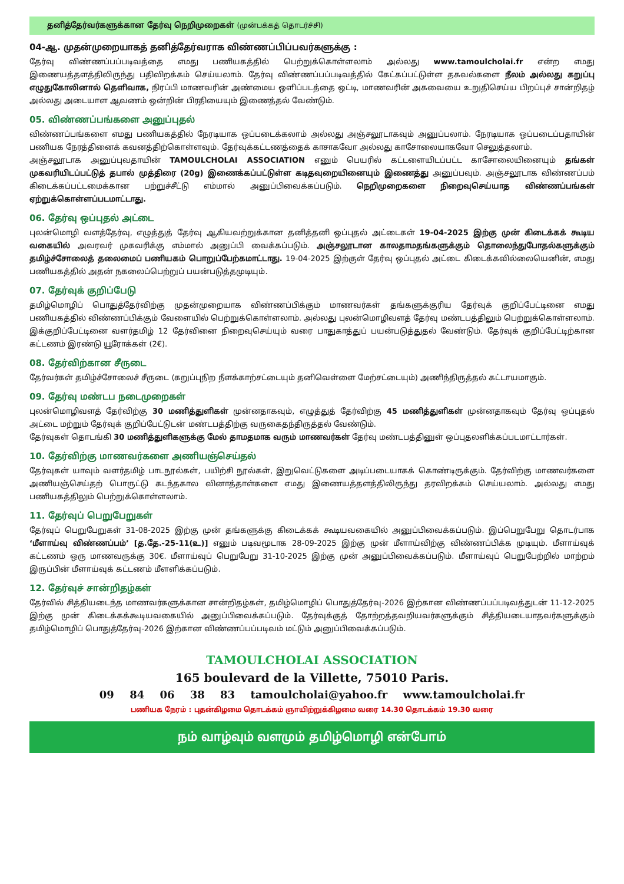தனித்தேர்வர்களுக்கான தேர்வு நெறிமுறைகள் (முன்பக்கத் தொடர்ச்சி)
04-ஆ. முதன்முறையாகத் தனித்தேர்வராக விண்ணப்பிப்பவர்களுக்கு :
தேர்வு விண்ணப்பப்படிவத்தை எமது பணியகத்தில் பெற்றுக்கொள்ளலாம் அல்லது www.tamoulcholai.fr என்ற எமது இணையத்தளத்திலிருந்து பதிவிறக்கம் செய்யலாம். தேர்வு விண்ணப்பப்படிவத்தில் கேட்கப்பட்டுள்ள தகவல்களை நீலம் அல்லது கறுப்பு எழுதுகோலினால் தெளிவாக, நிரப்பி மாணவரின் அண்மைய ஒளிப்படத்தை ஒட்டி, மாணவரின் அகவையை உறுதிசெய்ய பிறப்புச் சான்றிதழ் அல்லது அடையாள ஆவணம் ஒன்றின் பிரதியையும் இணைத்தல் வேண்டும்.
05. விண்ணப்பங்களை அனுப்புதல்
விண்ணப்பங்களை எமது பணியகத்தில் நேரடியாக ஒப்படைக்கலாம் அல்லது அஞ்சலூடாகவும் அனுப்பலாம். நேரடியாக ஒப்படைப்பதாயின் பணியக நேரத்தினைக் கவனத்திற்கொள்ளவும். தேர்வுக்கட்டணத்தைக் காசாகவோ அல்லது காசோலையாகவோ செலுத்தலாம்.
அஞ்சலூடாக அனுப்புவதாயின் TAMOULCHOLAI ASSOCIATION எனும் பெயரில் கட்டளையிடப்பட்ட காசோலையினையும் தங்கள் முகவரியிடப்பட்டுத் தபால் முத்திரை (20g) இணைக்கப்பட்டுள்ள கடிதவுறையினையும் இணைத்து அனுப்பவும். அஞ்சலூடாக விண்ணப்பம் கிடைக்கப்பட்டமைக்கான பற்றுச்சீட்டு எம்மால் அனுப்பிவைக்கப்படும். நெறிமுறைகளை நிறைவுசெய்யாத விண்ணப்பங்கள் ஏற்றுக்கொள்ளப்படமாட்டாது.
06. தேர்வு ஒப்புதல் அட்டை
புலன்மொழி வளத்தேர்வு, எழுத்துத் தேர்வு ஆகியவற்றுக்கான தனித்தனி ஒப்புதல் அட்டைகள் 19-04-2025 இற்கு முன் கிடைக்கக் கூடிய வகையில் அவரவர் முகவரிக்கு எம்மால் அனுப்பி வைக்கப்படும். அஞ்சலூடான காலதாமதங்களுக்கும் தொலைந்துபோதல்களுக்கும் தமிழ்ச்சோலைத் தலைமைப் பணியகம் பொறுப்பேற்கமாட்டாது. 19-04-2025 இற்குள் தேர்வு ஒப்புதல் அட்டை கிடைக்கவில்லையெனின், எமது பணியகத்தில் அதன் நகலைப்பெற்றுப் பயன்படுத்தமுடியும்.
07. தேர்வுக் குறிப்பேடு
தமிழ்மொழிப் பொதுத்தேர்விற்கு முதன்முறையாக விண்ணப்பிக்கும் மாணவர்கள் தங்களுக்குரிய தேர்வுக் குறிப்பேட்டினை எமது பணியகத்தில் விண்ணப்பிக்கும் வேளையில் பெற்றுக்கொள்ளலாம். அல்லது புலன்மொழிவளத் தேர்வு மண்டபத்திலும் பெற்றுக்கொள்ளலாம். இக்குறிப்பேட்டினை வளர்தமிழ் 12 தேர்வினை நிறைவுசெய்யும் வரை பாதுகாத்துப் பயன்படுத்துதல் வேண்டும். தேர்வுக் குறிப்பேட்டிற்கான கட்டணம் இரண்டு யூரோக்கள் (2€).
08. தேர்விற்கான சீருடை
தேர்வர்கள் தமிழ்ச்சோலைச் சீருடை (கறுப்புநிற நீளக்காற்சட்டையும் தனிவெள்ளை மேற்சட்டையும்) அணிந்திருத்தல் கட்டாயமாகும்.
09. தேர்வு மண்டப நடைமுறைகள்
புலன்மொழிவளத் தேர்விற்கு 30 மணித்துளிகள் முன்னதாகவும், எழுத்துத் தேர்விற்கு 45 மணித்துளிகள் முன்னதாகவும் தேர்வு ஒப்புதல் அட்டை மற்றும் தேர்வுக் குறிப்பேட்டுடன் மண்டபத்திற்கு வருகைதந்திருத்தல் வேண்டும்.
தேர்வுகள் தொடங்கி 30 மணித்துளிகளுக்கு மேல் தாமதமாக வரும் மாணவர்கள் தேர்வு மண்டபத்தினுள் ஒப்புதலளிக்கப்படமாட்டார்கள்.
10. தேர்விற்கு மாணவர்களை அணியஞ்செய்தல்
தேர்வுகள் யாவும் வளர்தமிழ் பாடநூல்கள், பயிற்சி நூல்கள், இறுவெட்டுகளை அடிப்படையாகக் கொண்டிருக்கும். தேர்விற்கு மாணவர்களை அணியஞ்செய்தற் பொருட்டு கடந்தகால வினாத்தாள்களை எமது இணையத்தளத்திலிருந்து தரவிறக்கம் செய்யலாம். அல்லது எமது பணியகத்திலும் பெற்றுக்கொள்ளலாம்.
11. தேர்வுப் பெறுபேறுகள்
தேர்வுப் பெறுபேறுகள் 31-08-2025 இற்கு முன் தங்களுக்கு கிடைக்கக் கூடியவகையில் அனுப்பிவைக்கப்படும். இப்பெறுபேறு தொடர்பாக ‘மீளாய்வு விண்ணப்பம்’ [த.தே.-25-11(உ)] எனும் படிவமூடாக 28-09-2025 இற்கு முன் மீளாய்விற்கு விண்ணப்பிக்க முடியும். மீளாய்வுக் கட்டணம் ஒரு மாணவருக்கு 30€. மீளாய்வுப் பெறுபேறு 31-10-2025 இற்கு முன் அனுப்பிவைக்கப்படும். மீளாய்வுப் பெறுபேற்றில் மாற்றம் இருப்பின் மீளாய்வுக் கட்டணம் மீளளிக்கப்படும்.
12. தேர்வுச் சான்றிதழ்கள்
தேர்வில் சித்தியடைந்த மாணவர்களுக்கான சான்றிதழ்கள், தமிழ்மொழிப் பொதுத்தேர்வு-2026 இற்கான விண்ணப்பப்படிவத்துடன் 11-12-2025 இற்கு முன் கிடைக்கக்கூடியவகையில் அனுப்பிவைக்கப்படும். தேர்வுக்குத் தோற்றத்தவறியவர்களுக்கும் சித்தியடையாதவர்களுக்கும் தமிழ்மொழிப் பொதுத்தேர்வு-2026 இற்கான விண்ணப்பப்படிவம் மட்டும் அனுப்பிவைக்கப்படும்.
TAMOULCHOLAI ASSOCIATION
165 boulevard de la Villette, 75010 Paris.
09 84 06 38 83 tamoulcholai@yahoo.fr www.tamoulcholai.fr
பணியக நேரம் : புதன்கிழமை தொடக்கம் ஞாயிற்றுக்கிழமை வரை 14.30 தொடக்கம் 19.30 வரை
நம் வாழ்வும் வளமும் தமிழ்மொழி என்போம்